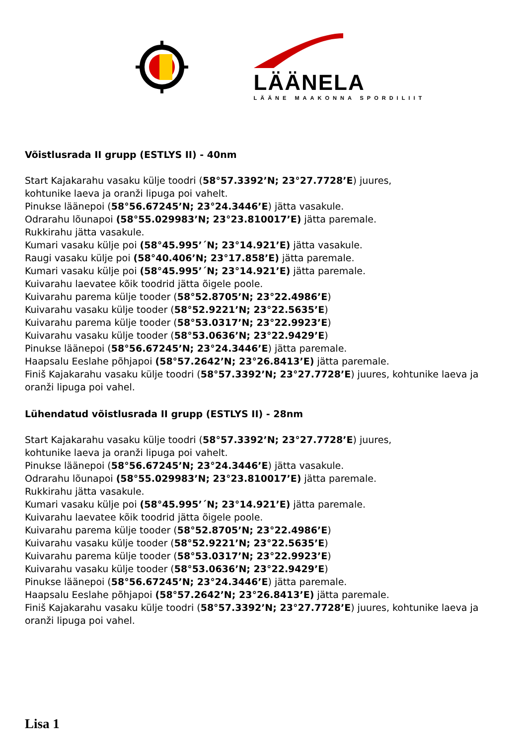LÄÄNELA
LÄÄNE MAAKONNA SPORDILIIT
Võistlusrada II grupp (ESTLYS II) - 40nm
Start Kajakarahu vasaku külje toodri (58°57.3392’N; 23°27.7728’E) juures,
kohtunike laeva ja oranži lipuga poi vahelt.
Pinukse läänepoi (58°56.67245’N; 23°24.3446’E) jätta vasakule.
Odrarahu lõunapoi (58°55.029983’N; 23°23.810017’E) jätta paremale.
Rukkirahu jätta vasakule.
Kumari vasaku külje poi (58°45.995’´N; 23°14.921’E) jätta vasakule.
Raugi vasaku külje poi (58°40.406’N; 23°17.858’E) jätta paremale.
Kumari vasaku külje poi (58°45.995’´N; 23°14.921’E) jätta paremale.
Kuivarahu laevatee kõik toodrid jätta õigele poole.
Kuivarahu parema külje tooder (58°52.8705’N; 23°22.4986’E)
Kuivarahu vasaku külje tooder (58°52.9221’N; 23°22.5635’E)
Kuivarahu parema külje tooder (58°53.0317’N; 23°22.9923’E)
Kuivarahu vasaku külje tooder (58°53.0636’N; 23°22.9429’E)
Pinukse läänepoi (58°56.67245’N; 23°24.3446’E) jätta paremale.
Haapsalu Eeslahe põhjapoi (58°57.2642’N; 23°26.8413’E) jätta paremale.
Finiš Kajakarahu vasaku külje toodri (58°57.3392’N; 23°27.7728’E) juures, kohtunike laeva ja oranži lipuga poi vahel.
Lühendatud võistlusrada II grupp (ESTLYS II) - 28nm
Start Kajakarahu vasaku külje toodri (58°57.3392’N; 23°27.7728’E) juures,
kohtunike laeva ja oranži lipuga poi vahelt.
Pinukse läänepoi (58°56.67245’N; 23°24.3446’E) jätta vasakule.
Odrarahu lõunapoi (58°55.029983’N; 23°23.810017’E) jätta paremale.
Rukkirahu jätta vasakule.
Kumari vasaku külje poi (58°45.995’´N; 23°14.921’E) jätta paremale.
Kuivarahu laevatee kõik toodrid jätta õigele poole.
Kuivarahu parema külje tooder (58°52.8705’N; 23°22.4986’E)
Kuivarahu vasaku külje tooder (58°52.9221’N; 23°22.5635’E)
Kuivarahu parema külje tooder (58°53.0317’N; 23°22.9923’E)
Kuivarahu vasaku külje tooder (58°53.0636’N; 23°22.9429’E)
Pinukse läänepoi (58°56.67245’N; 23°24.3446’E) jätta paremale.
Haapsalu Eeslahe põhjapoi (58°57.2642’N; 23°26.8413’E) jätta paremale.
Finiš Kajakarahu vasaku külje toodri (58°57.3392’N; 23°27.7728’E) juures, kohtunike laeva ja oranži lipuga poi vahel.
Lisa 1